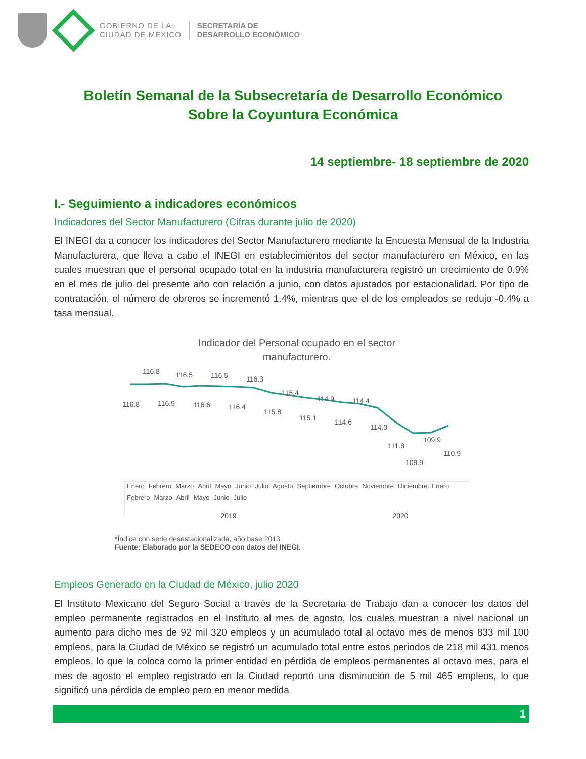GOBIERNO DE LA
CIUDAD DE MÉXICO
SECRETARÍA DE
DESARROLLO ECONÓMICO
Boletín Semanal de la Subsecretaría de Desarrollo Económico
Sobre la Coyuntura Económica
14 septiembre- 18 septiembre de 2020
I.- Seguimiento a indicadores económicos
Indicadores del Sector Manufacturero (Cifras durante julio de 2020)
El INEGI da a conocer los indicadores del Sector Manufacturero mediante la Encuesta Mensual de la Industria Manufacturera, que lleva a cabo el INEGI en establecimientos del sector manufacturero en México, en las cuales muestran que el personal ocupado total en la industria manufacturera registró un crecimiento de 0.9% en el mes de julio del presente año con relación a junio, con datos ajustados por estacionalidad. Por tipo de contratación, el número de obreros se incrementó 1.4%, mientras que el de los empleados se redujo -0.4% a tasa mensual.
Indicador del Personal ocupado en el sector
manufacturero.
116.8
116.8
116.9
116.5
116.6
116.5
116.4
116.3
115.8
115.4
115.1
114.9
114.6
114.4
114.0
111.8
109.9
109.9
110.9
Enero Febrero Marzo Abril Mayo Junio Julio Agosto Septiembre Octubre Noviembre Diciembre Enero Febrero Marzo Abril Mayo Junio Julio
2019 2020
*Índice con serie desestacionalizada, año base 2013.
Fuente: Elaborado por la SEDECO con datos del INEGI.
Empleos Generado en la Ciudad de México, julio 2020
El Instituto Mexicano del Seguro Social a través de la Secretaria de Trabajo dan a conocer los datos del empleo permanente registrados en el Instituto al mes de agosto, los cuales muestran a nivel nacional un aumento para dicho mes de 92 mil 320 empleos y un acumulado total al octavo mes de menos 833 mil 100 empleos, para la Ciudad de México se registró un acumulado total entre estos periodos de 218 mil 431 menos empleos, lo que la coloca como la primer entidad en pérdida de empleos permanentes al octavo mes, para el mes de agosto el empleo registrado en la Ciudad reportó una disminución de 5 mil 465 empleos, lo que significó una pérdida de empleo pero en menor medida
1